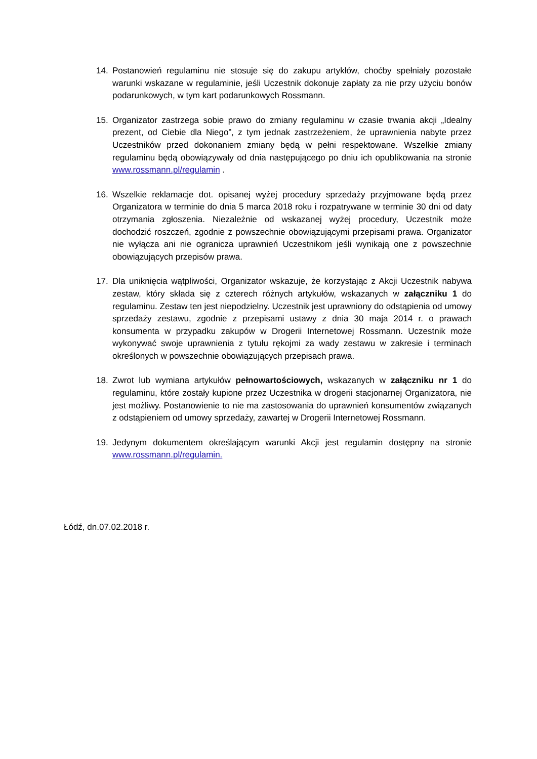14. Postanowień regulaminu nie stosuje się do zakupu artykłów, choćby spełniały pozostałe warunki wskazane w regulaminie, jeśli Uczestnik dokonuje zapłaty za nie przy użyciu bonów podarunkowych, w tym kart podarunkowych Rossmann.
15. Organizator zastrzega sobie prawo do zmiany regulaminu w czasie trwania akcji „Idealny prezent, od Ciebie dla Niego”, z tym jednak zastrzeżeniem, że uprawnienia nabyte przez Uczestników przed dokonaniem zmiany będą w pełni respektowane. Wszelkie zmiany regulaminu będą obowiązywały od dnia następującego po dniu ich opublikowania na stronie www.rossmann.pl/regulamin .
16. Wszelkie reklamacje dot. opisanej wyżej procedury sprzedaży przyjmowane będą przez Organizatora w terminie do dnia 5 marca 2018 roku i rozpatrywane w terminie 30 dni od daty otrzymania zgłoszenia. Niezależnie od wskazanej wyżej procedury, Uczestnik może dochodzić roszczeń, zgodnie z powszechnie obowiązującymi przepisami prawa. Organizator nie wyłącza ani nie ogranicza uprawnień Uczestnikom jeśli wynikają one z powszechnie obowiązujących przepisów prawa.
17. Dla uniknięcia wątpliwości, Organizator wskazuje, że korzystając z Akcji Uczestnik nabywa zestaw, który składa się z czterech różnych artykułów, wskazanych w załączniku 1 do regulaminu. Zestaw ten jest niepodzielny. Uczestnik jest uprawniony do odstąpienia od umowy sprzedaży zestawu, zgodnie z przepisami ustawy z dnia 30 maja 2014 r. o prawach konsumenta w przypadku zakupów w Drogerii Internetowej Rossmann. Uczestnik może wykonywać swoje uprawnienia z tytułu rękojmi za wady zestawu w zakresie i terminach określonych w powszechnie obowiązujących przepisach prawa.
18. Zwrot lub wymiana artykułów pełnowartościowych, wskazanych w załączniku nr 1 do regulaminu, które zostały kupione przez Uczestnika w drogerii stacjonarnej Organizatora, nie jest możliwy. Postanowienie to nie ma zastosowania do uprawnień konsumentów związanych z odstąpieniem od umowy sprzedaży, zawartej w Drogerii Internetowej Rossmann.
19. Jedynym dokumentem określającym warunki Akcji jest regulamin dostępny na stronie www.rossmann.pl/regulamin.
Łódź, dn.07.02.2018 r.